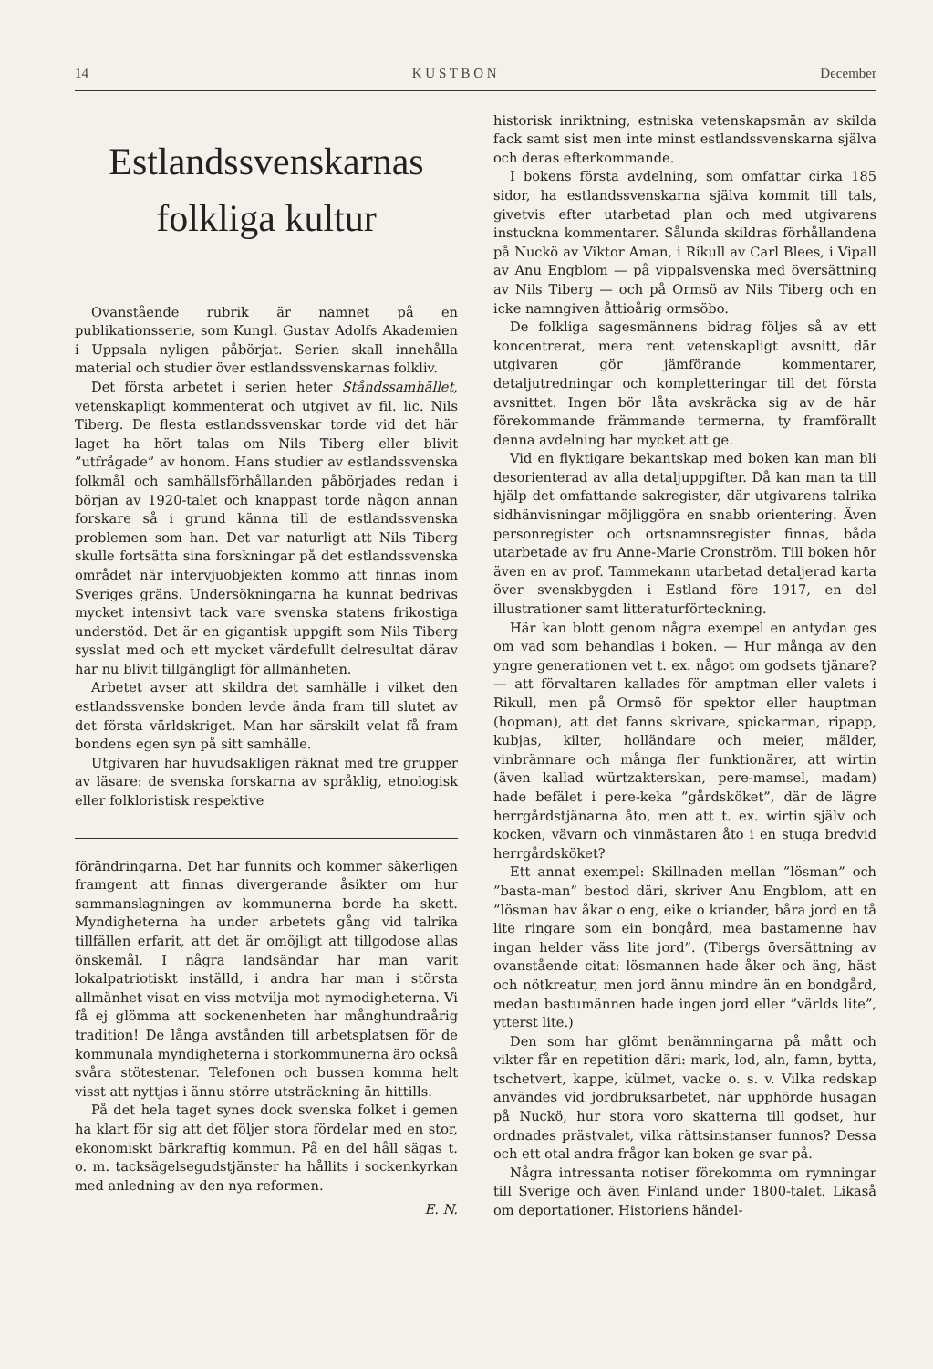14 K U S T B O N December
Estlandssvenskarnas folkliga kultur
Ovanstående rubrik är namnet på en publikationsserie, som Kungl. Gustav Adolfs Akademien i Uppsala nyligen påbörjat. Serien skall innehålla material och studier över estlandssvenskarnas folkliv.
Det första arbetet i serien heter Ståndssamhället, vetenskapligt kommenterat och utgivet av fil. lic. Nils Tiberg. De flesta estlandssvenskar torde vid det här laget ha hört talas om Nils Tiberg eller blivit ”utfrågade” av honom. Hans studier av estlandssvenska folkmål och samhällsförhållanden påbörjades redan i början av 1920-talet och knappast torde någon annan forskare så i grund känna till de estlandssvenska problemen som han. Det var naturligt att Nils Tiberg skulle fortsätta sina forskningar på det estlandssvenska området när intervjuobjekten kommo att finnas inom Sveriges gräns. Undersökningarna ha kunnat bedrivas mycket intensivt tack vare svenska statens frikostiga understöd. Det är en gigantisk uppgift som Nils Tiberg sysslat med och ett mycket värdefullt delresultat därav har nu blivit tillgängligt för allmänheten.
Arbetet avser att skildra det samhälle i vilket den estlandssvenske bonden levde ända fram till slutet av det första världskriget. Man har särskilt velat få fram bondens egen syn på sitt samhälle.
Utgivaren har huvudsakligen räknat med tre grupper av läsare: de svenska forskarna av språklig, etnologisk eller folkloristisk respektive
förändringarna. Det har funnits och kommer säkerligen framgent att finnas divergerande åsikter om hur sammanslagningen av kommunerna borde ha skett. Myndigheterna ha under arbetets gång vid talrika tillfällen erfarit, att det är omöjligt att tillgodose allas önskemål. I några landsändar har man varit lokalpatriotiskt inställd, i andra har man i största allmänhet visat en viss motvilja mot nymodigheterna. Vi få ej glömma att sockenenheten har månghundraårig tradition! De långa avstånden till arbetsplatsen för de kommunala myndigheterna i storkommunerna äro också svåra stötestenar. Telefonen och bussen komma helt visst att nyttjas i ännu större utsträckning än hittills.
På det hela taget synes dock svenska folket i gemen ha klart för sig att det följer stora fördelar med en stor, ekonomiskt bärkraftig kommun. På en del håll sägas t. o. m. tacksägelsegudstjänster ha hållits i sockenkyrkan med anledning av den nya reformen.
E. N.
historisk inriktning, estniska vetenskapsmän av skilda fack samt sist men inte minst estlandssvenskarna själva och deras efterkommande.
I bokens första avdelning, som omfattar cirka 185 sidor, ha estlandssvenskarna själva kommit till tals, givetvis efter utarbetad plan och med utgivarens instuckna kommentarer. Sålunda skildras förhållandena på Nuckö av Viktor Aman, i Rikull av Carl Blees, i Vipall av Anu Engblom — på vippalsvenska med översättning av Nils Tiberg — och på Ormsö av Nils Tiberg och en icke namngiven åttioårig ormsöbo.
De folkliga sagesmännens bidrag följes så av ett koncentrerat, mera rent vetenskapligt avsnitt, där utgivaren gör jämförande kommentarer, detaljutredningar och kompletteringar till det första avsnittet. Ingen bör låta avskräcka sig av de här förekommande främmande termerna, ty framförallt denna avdelning har mycket att ge.
Vid en flyktigare bekantskap med boken kan man bli desorienterad av alla detaljuppgifter. Då kan man ta till hjälp det omfattande sakregister, där utgivarens talrika sidhänvisningar möjliggöra en snabb orientering. Även personregister och ortsnamnsregister finnas, båda utarbetade av fru Anne-Marie Cronström. Till boken hör även en av prof. Tammekann utarbetad detaljerad karta över svenskbygden i Estland före 1917, en del illustrationer samt litteraturförteckning.
Här kan blott genom några exempel en antydan ges om vad som behandlas i boken. — Hur många av den yngre generationen vet t. ex. något om godsets tjänare? — att förvaltaren kallades för amptman eller valets i Rikull, men på Ormsö för spektor eller hauptman (hopman), att det fanns skrivare, spickarman, ripapp, kubjas, kilter, holländare och meier, mälder, vinbrännare och många fler funktionärer, att wirtin (även kallad würtzakterskan, pere-mamsel, madam) hade befälet i pere-keka ”gårdsköket”, där de lägre herrgårdstjänarna åto, men att t. ex. wirtin själv och kocken, vävarn och vinmästaren åto i en stuga bredvid herrgårdsköket?
Ett annat exempel: Skillnaden mellan ”lösman” och ”basta-man” bestod däri, skriver Anu Engblom, att en ”lösman hav åkar o eng, eike o kriander, båra jord en tå lite ringare som ein bongård, mea bastamenne hav ingan helder väss lite jord”. (Tibergs översättning av ovanstående citat: lösmannen hade åker och äng, häst och nötkreatur, men jord ännu mindre än en bondgård, medan bastumännen hade ingen jord eller ”världs lite”, ytterst lite.)
Den som har glömt benämningarna på mått och vikter får en repetition däri: mark, lod, aln, famn, bytta, tschetvert, kappe, külmet, vacke o. s. v. Vilka redskap användes vid jordbruksarbetet, när upphörde husagan på Nuckö, hur stora voro skatterna till godset, hur ordnades prästvalet, vilka rättsinstanser funnos? Dessa och ett otal andra frågor kan boken ge svar på.
Några intressanta notiser förekomma om rymningar till Sverige och även Finland under 1800-talet. Likaså om deportationer. Historiens händel-